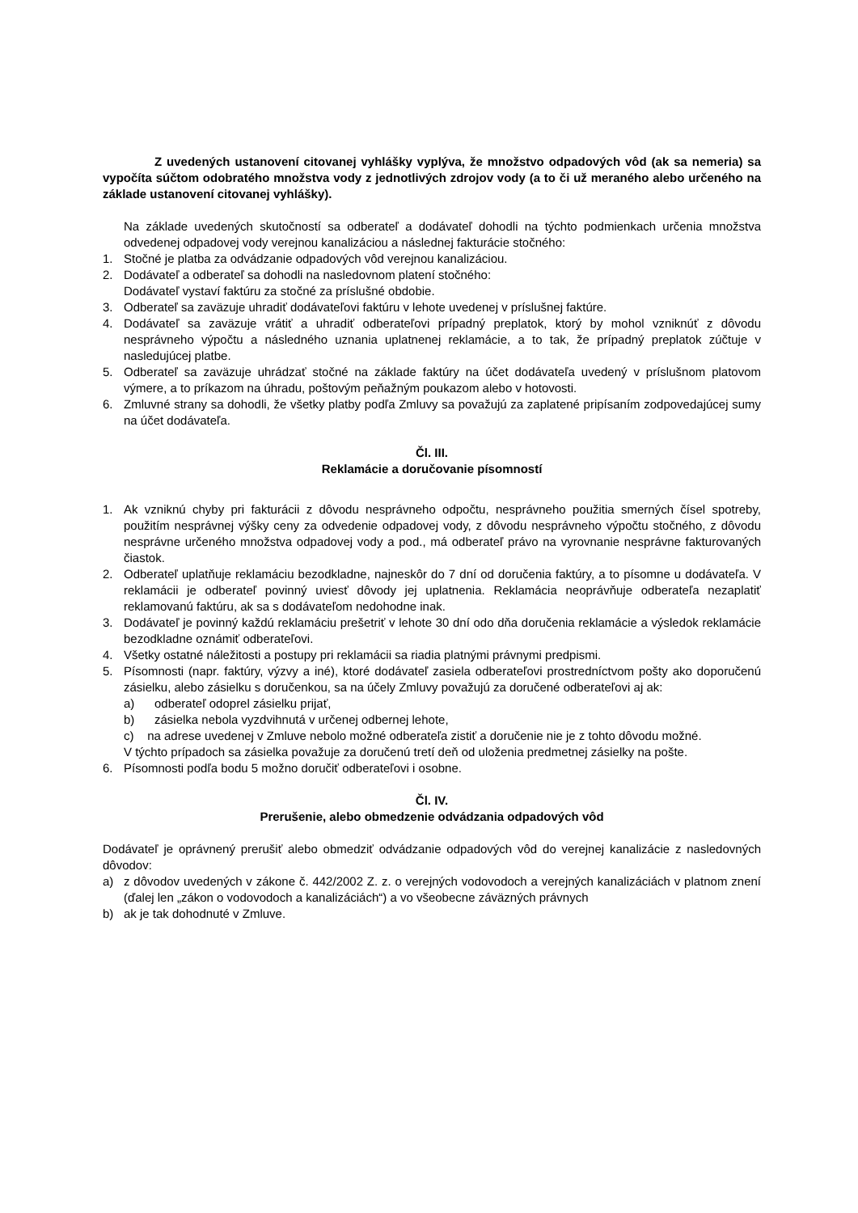Z uvedených ustanovení citovanej vyhlášky vyplýva, že množstvo odpadových vôd (ak sa nemeria) sa vypočíta súčtom odobratého množstva vody z jednotlivých zdrojov vody (a to či už meraného alebo určeného na základe ustanovení citovanej vyhlášky).
Na základe uvedených skutočností sa odberateľ a dodávateľ dohodli na týchto podmienkach určenia množstva odvedenej odpadovej vody verejnou kanalizáciou a následnej fakturácie stočného:
1. Stočné je platba za odvádzanie odpadových vôd verejnou kanalizáciou.
2. Dodávateľ a odberateľ sa dohodli na nasledovnom platení stočného:
Dodávateľ vystaví faktúru za stočné za príslušné obdobie.
3. Odberateľ sa zaväzuje uhradiť dodávateľovi faktúru v lehote uvedenej v príslušnej faktúre.
4. Dodávateľ sa zaväzuje vrátiť a uhradiť odberateľovi prípadný preplatok, ktorý by mohol vzniknúť z dôvodu nesprávneho výpočtu a následného uznania uplatnenej reklamácie, a to tak, že prípadný preplatok zúčtuje v nasledujúcej platbe.
5. Odberateľ sa zaväzuje uhrádzať stočné na základe faktúry na účet dodávateľa uvedený v príslušnom platovom výmere, a to príkazom na úhradu, poštovým peňažným poukazom alebo v hotovosti.
6. Zmluvné strany sa dohodli, že všetky platby podľa Zmluvy sa považujú za zaplatené pripísaním zodpovedajúcej sumy na účet dodávateľa.
Čl. III.
Reklamácie a doručovanie písomností
1. Ak vzniknú chyby pri fakturácii z dôvodu nesprávneho odpočtu, nesprávneho použitia smerných čísel spotreby, použitím nesprávnej výšky ceny za odvedenie odpadovej vody, z dôvodu nesprávneho výpočtu stočného, z dôvodu nesprávne určeného množstva odpadovej vody a pod., má odberateľ právo na vyrovnanie nesprávne fakturovaných čiastok.
2. Odberateľ uplatňuje reklamáciu bezodkladne, najneskôr do 7 dní od doručenia faktúry, a to písomne u dodávateľa. V reklamácii je odberateľ povinný uviesť dôvody jej uplatnenia. Reklamácia neoprávňuje odberateľa nezaplatiť reklamovanú faktúru, ak sa s dodávateľom nedohodne inak.
3. Dodávateľ je povinný každú reklamáciu prešetriť v lehote 30 dní odo dňa doručenia reklamácie a výsledok reklamácie bezodkladne oznámiť odberateľovi.
4. Všetky ostatné náležitosti a postupy pri reklamácii sa riadia platnými právnymi predpismi.
5. Písomnosti (napr. faktúry, výzvy a iné), ktoré dodávateľ zasiela odberateľovi prostredníctvom pošty ako doporučenú zásielku, alebo zásielku s doručenkou, sa na účely Zmluvy považujú za doručené odberateľovi aj ak:
a) odberateľ odoprel zásielku prijať,
b) zásielka nebola vyzdvihnutá v určenej odbernej lehote,
c) na adrese uvedenej v Zmluve nebolo možné odberateľa zistiť a doručenie nie je z tohto dôvodu možné.
V týchto prípadoch sa zásielka považuje za doručenú tretí deň od uloženia predmetnej zásielky na pošte.
6. Písomnosti podľa bodu 5 možno doručiť odberateľovi i osobne.
Čl. IV.
Prerušenie, alebo obmedzenie odvádzania odpadových vôd
Dodávateľ je oprávnený prerušiť alebo obmedziť odvádzanie odpadových vôd do verejnej kanalizácie z nasledovných dôvodov:
a) z dôvodov uvedených v zákone č. 442/2002 Z. z. o verejných vodovodoch a verejných kanalizáciách v platnom znení (ďalej len „zákon o vodovodoch a kanalizáciách“) a vo všeobecne záväzných právnych
b) ak je tak dohodnuté v Zmluve.